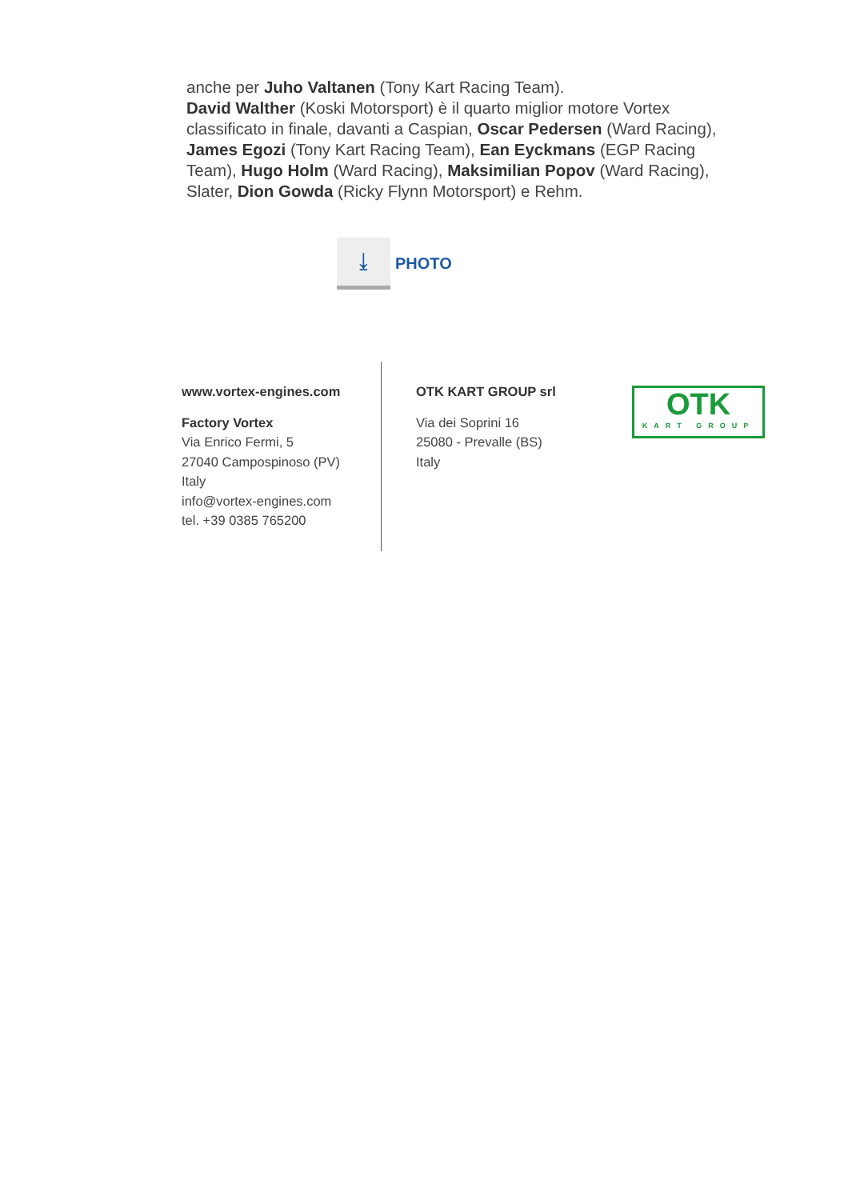anche per Juho Valtanen (Tony Kart Racing Team).
David Walther (Koski Motorsport) è il quarto miglior motore Vortex classificato in finale, davanti a Caspian, Oscar Pedersen (Ward Racing), James Egozi (Tony Kart Racing Team), Ean Eyckmans (EGP Racing Team), Hugo Holm (Ward Racing), Maksimilian Popov (Ward Racing), Slater, Dion Gowda (Ricky Flynn Motorsport) e Rehm.
⤓
PHOTO
www.vortex-engines.com
Factory Vortex
Via Enrico Fermi, 5
27040 Campospinoso (PV)
Italy
info@vortex-engines.com
tel. +39 0385 765200
OTK KART GROUP srl
Via dei Soprini 16
25080 - Prevalle (BS)
Italy
OTK
KART GROUP